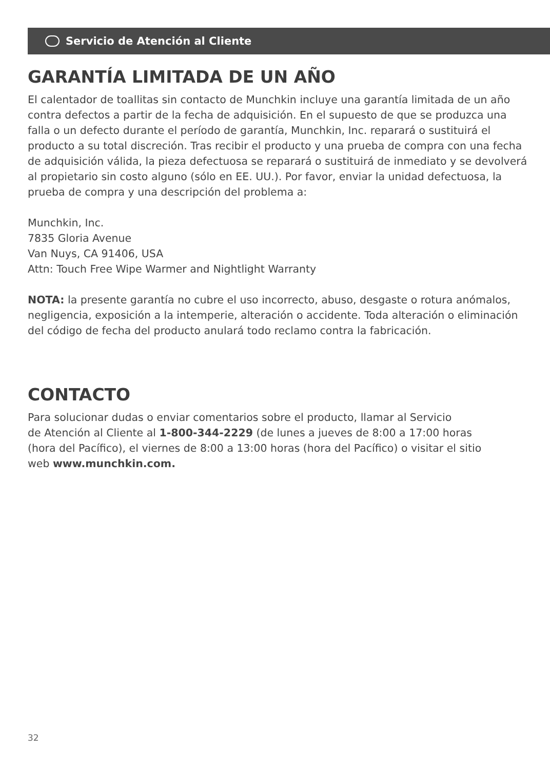Servicio de Atención al Cliente
GARANTÍA LIMITADA DE UN AÑO
El calentador de toallitas sin contacto de Munchkin incluye una garantía limitada de un año contra defectos a partir de la fecha de adquisición. En el supuesto de que se produzca una falla o un defecto durante el período de garantía, Munchkin, Inc. reparará o sustituirá el producto a su total discreción. Tras recibir el producto y una prueba de compra con una fecha de adquisición válida, la pieza defectuosa se reparará o sustituirá de inmediato y se devolverá al propietario sin costo alguno (sólo en EE. UU.). Por favor, enviar la unidad defectuosa, la prueba de compra y una descripción del problema a:
Munchkin, Inc.
7835 Gloria Avenue
Van Nuys, CA 91406, USA
Attn: Touch Free Wipe Warmer and Nightlight Warranty
NOTA: la presente garantía no cubre el uso incorrecto, abuso, desgaste o rotura anómalos, negligencia, exposición a la intemperie, alteración o accidente. Toda alteración o eliminación del código de fecha del producto anulará todo reclamo contra la fabricación.
CONTACTO
Para solucionar dudas o enviar comentarios sobre el producto, llamar al Servicio
de Atención al Cliente al 1-800-344-2229 (de lunes a jueves de 8:00 a 17:00 horas
(hora del Pacífico), el viernes de 8:00 a 13:00 horas (hora del Pacífico) o visitar el sitio
web www.munchkin.com.
32